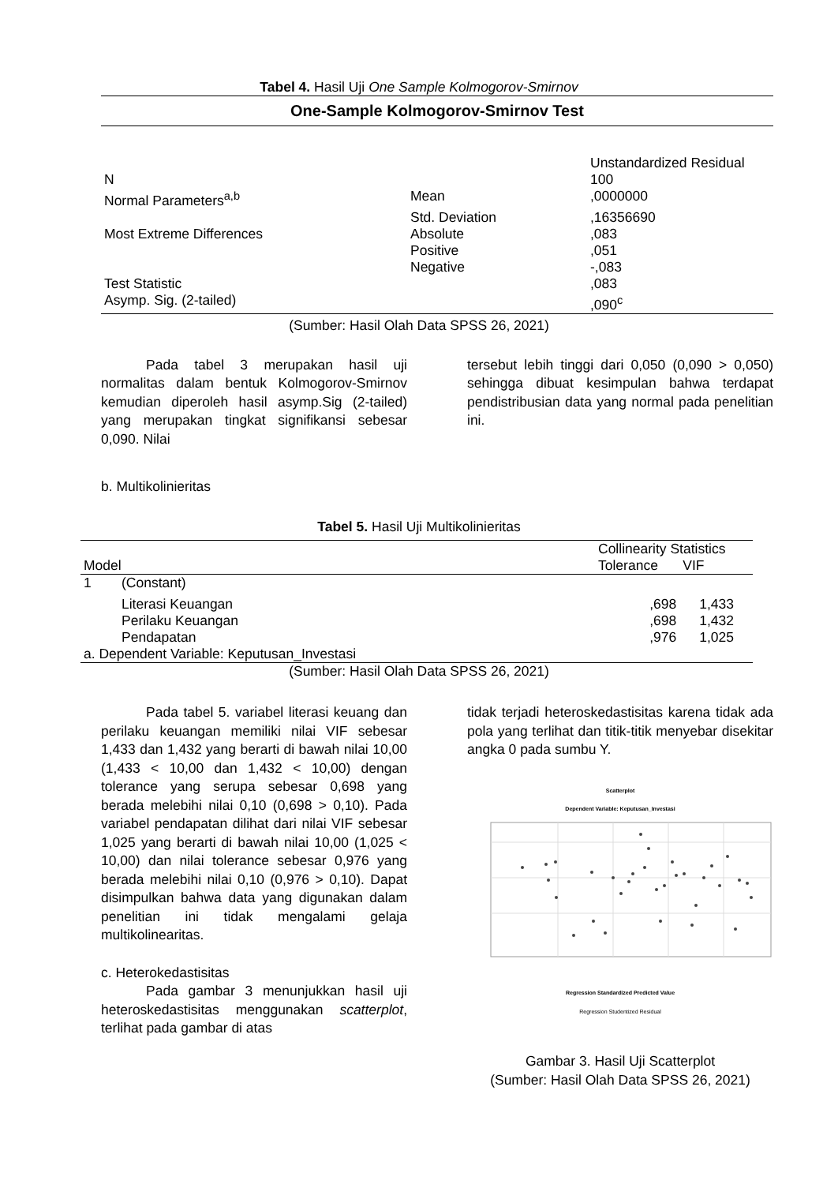Tabel 4. Hasil Uji One Sample Kolmogorov-Smirnov
| One-Sample Kolmogorov-Smirnov Test | | |
| --- | --- | --- |
| | | Unstandardized Residual |
| N | | 100 |
| Normal Parameters<sup>a,b</sup> | Mean | ,0000000 |
| | Std. Deviation | ,16356690 |
| Most Extreme Differences | Absolute | ,083 |
| | Positive | ,051 |
| | Negative | -,083 |
| Test Statistic | | ,083 |
| Asymp. Sig. (2-tailed) | | ,090<sup>c</sup> |
(Sumber: Hasil Olah Data SPSS 26, 2021)
Pada tabel 3 merupakan hasil uji normalitas dalam bentuk Kolmogorov-Smirnov kemudian diperoleh hasil asymp.Sig (2-tailed) yang merupakan tingkat signifikansi sebesar 0,090. Nilai
tersebut lebih tinggi dari 0,050 (0,090 > 0,050) sehingga dibuat kesimpulan bahwa terdapat pendistribusian data yang normal pada penelitian ini.
b. Multikolinieritas
Tabel 5. Hasil Uji Multikolinieritas
| | | Collinearity Statistics | |
| --- | --- | --- | --- |
| Model | | Tolerance | VIF |
| 1 | (Constant) | | |
| | Literasi Keuangan | ,698 | 1,433 |
| | Perilaku Keuangan | ,698 | 1,432 |
| | Pendapatan | ,976 | 1,025 |
| a. Dependent Variable: Keputusan_Investasi | | | |
(Sumber: Hasil Olah Data SPSS 26, 2021)
Pada tabel 5. variabel literasi keuang dan perilaku keuangan memiliki nilai VIF sebesar 1,433 dan 1,432 yang berarti di bawah nilai 10,00 (1,433 < 10,00 dan 1,432 < 10,00) dengan tolerance yang serupa sebesar 0,698 yang berada melebihi nilai 0,10 (0,698 > 0,10). Pada variabel pendapatan dilihat dari nilai VIF sebesar 1,025 yang berarti di bawah nilai 10,00 (1,025 < 10,00) dan nilai tolerance sebesar 0,976 yang berada melebihi nilai 0,10 (0,976 > 0,10). Dapat disimpulkan bahwa data yang digunakan dalam penelitian ini tidak mengalami gelaja multikolinearitas.
c. Heterokedastisitas
Pada gambar 3 menunjukkan hasil uji heteroskedastisitas menggunakan scatterplot, terlihat pada gambar di atas
tidak terjadi heteroskedastisitas karena tidak ada pola yang terlihat dan titik-titik menyebar disekitar angka 0 pada sumbu Y.
Scatterplot
Dependent Variable: Keputusan_Investasi
Regression Standardized Predicted Value
Regression Studentized Residual
Gambar 3. Hasil Uji Scatterplot
(Sumber: Hasil Olah Data SPSS 26, 2021)